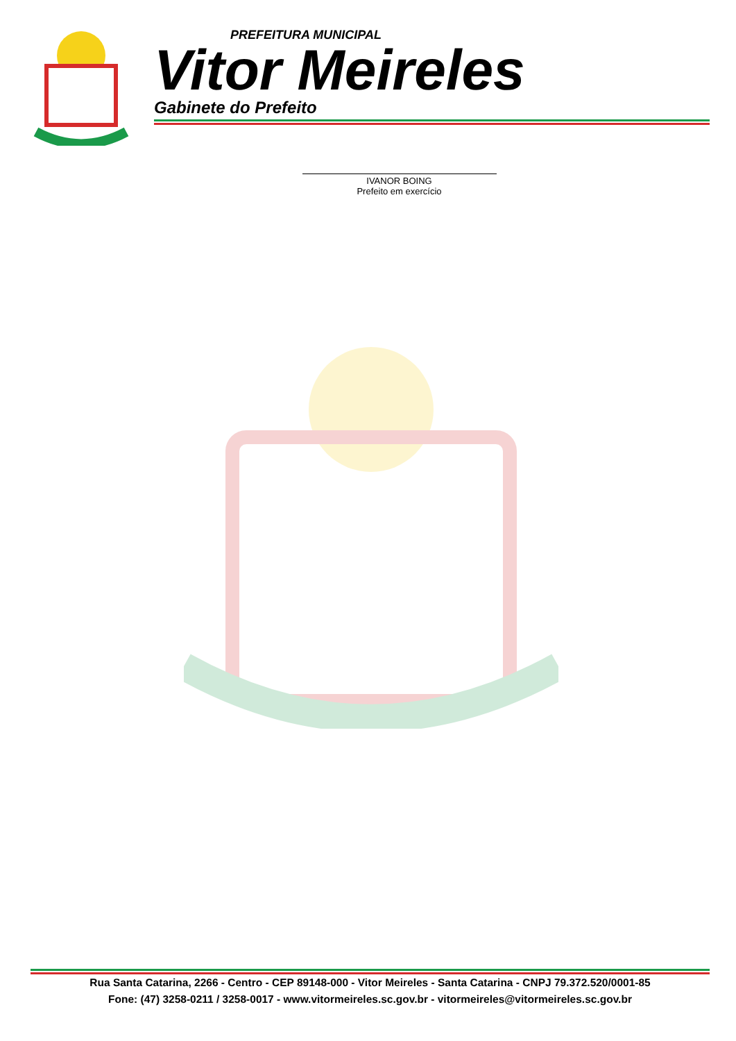PREFEITURA MUNICIPAL
Vitor Meireles
Gabinete do Prefeito
IVANOR BOING
Prefeito em exercício
Rua Santa Catarina, 2266 - Centro - CEP 89148-000 - Vitor Meireles - Santa Catarina - CNPJ 79.372.520/0001-85
Fone: (47) 3258-0211 / 3258-0017 - www.vitormeireles.sc.gov.br - vitormeireles@vitormeireles.sc.gov.br